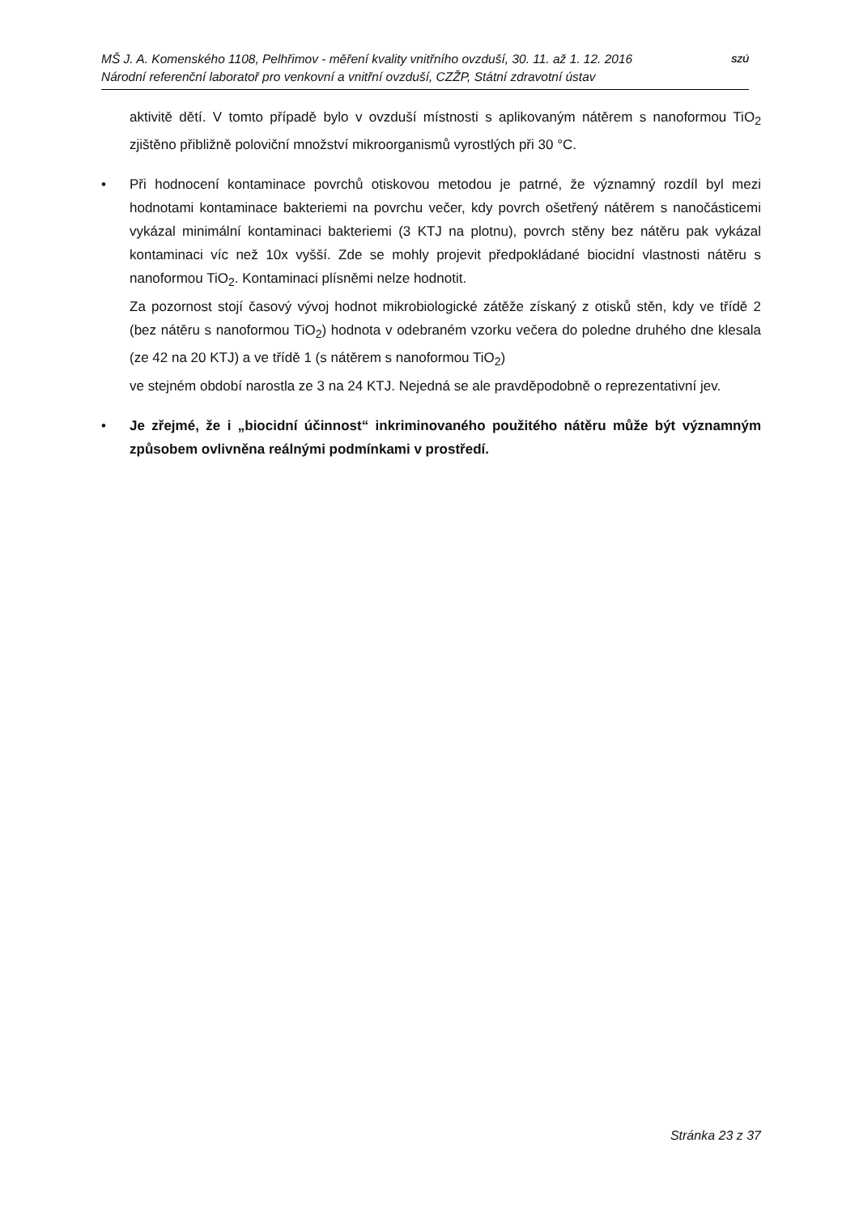MŠ J. A. Komenského 1108, Pelhřimov - měření kvality vnitřního ovzduší, 30. 11. až 1. 12. 2016
Národní referenční laboratoř pro venkovní a vnitřní ovzduší, CZŽP, Státní zdravotní ústav
SZÚ
aktivitě dětí. V tomto případě bylo v ovzduší místnosti s aplikovaným nátěrem s nanoformou TiO<sub>2</sub> zjištěno přibližně poloviční množství mikroorganismů vyrostlých při 30 °C.
• Při hodnocení kontaminace povrchů otiskovou metodou je patrné, že významný rozdíl byl mezi hodnotami kontaminace bakteriemi na povrchu večer, kdy povrch ošetřený nátěrem s nanočásticemi vykázal minimální kontaminaci bakteriemi (3 KTJ na plotnu), povrch stěny bez nátěru pak vykázal kontaminaci víc než 10x vyšší. Zde se mohly projevit předpokládané biocidní vlastnosti nátěru s nanoformou TiO<sub>2</sub>. Kontaminaci plísněmi nelze hodnotit.
Za pozornost stojí časový vývoj hodnot mikrobiologické zátěže získaný z otisků stěn, kdy ve třídě 2 (bez nátěru s nanoformou TiO<sub>2</sub>) hodnota v odebraném vzorku večera do poledne druhého dne klesala (ze 42 na 20 KTJ) a ve třídě 1 (s nátěrem s nanoformou TiO<sub>2</sub>)
ve stejném období narostla ze 3 na 24 KTJ. Nejedná se ale pravděpodobně o reprezentativní jev.
• Je zřejmé, že i „biocidní účinnost“ inkriminovaného použitého nátěru může být významným způsobem ovlivněna reálnými podmínkami v prostředí.
Stránka 23 z 37